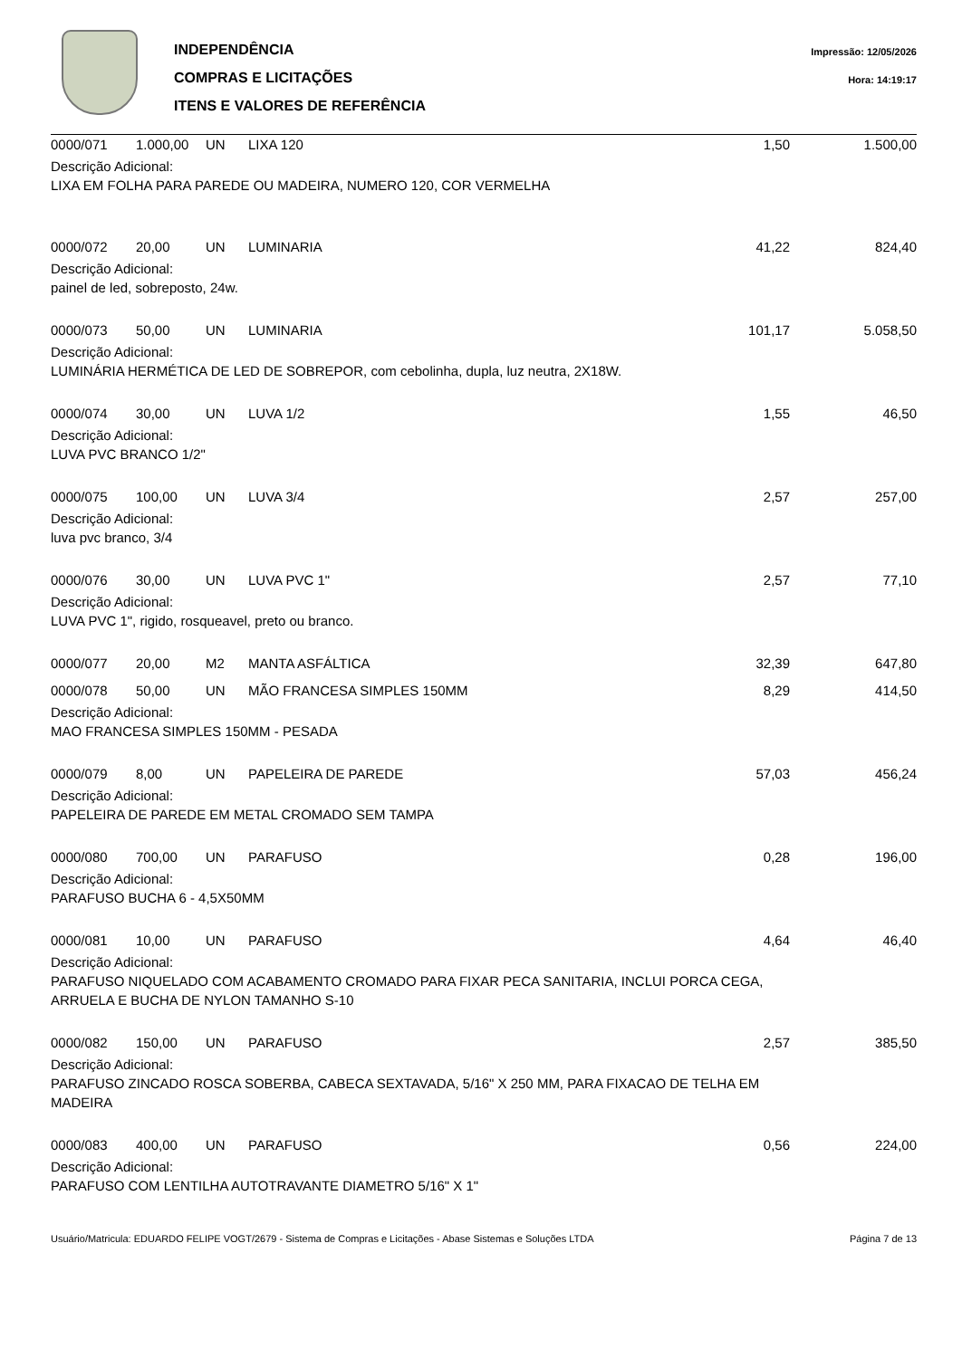INDEPENDÊNCIA
COMPRAS E LICITAÇÕES
ITENS E VALORES DE REFERÊNCIA
Impressão: 12/05/2026
Hora: 14:19:17
| 0000/071 | 1.000,00 | UN | LIXA 120 | 1,50 | 1.500,00 |
| Descrição Adicional: LIXA EM FOLHA PARA PAREDE OU MADEIRA, NUMERO 120, COR VERMELHA | | | | | |
| 0000/072 | 20,00 | UN | LUMINARIA | 41,22 | 824,40 |
| Descrição Adicional: painel de led, sobreposto, 24w. | | | | | |
| 0000/073 | 50,00 | UN | LUMINARIA | 101,17 | 5.058,50 |
| Descrição Adicional: LUMINÁRIA HERMÉTICA DE LED DE SOBREPOR, com cebolinha, dupla, luz neutra, 2X18W. | | | | | |
| 0000/074 | 30,00 | UN | LUVA 1/2 | 1,55 | 46,50 |
| Descrição Adicional: LUVA PVC BRANCO 1/2" | | | | | |
| 0000/075 | 100,00 | UN | LUVA 3/4 | 2,57 | 257,00 |
| Descrição Adicional: luva pvc branco, 3/4 | | | | | |
| 0000/076 | 30,00 | UN | LUVA PVC 1" | 2,57 | 77,10 |
| Descrição Adicional: LUVA PVC 1", rigido, rosqueavel, preto ou branco. | | | | | |
| 0000/077 | 20,00 | M2 | MANTA ASFÁLTICA | 32,39 | 647,80 |
| 0000/078 | 50,00 | UN | MÃO FRANCESA SIMPLES 150MM | 8,29 | 414,50 |
| Descrição Adicional: MAO FRANCESA SIMPLES 150MM - PESADA | | | | | |
| 0000/079 | 8,00 | UN | PAPELEIRA DE PAREDE | 57,03 | 456,24 |
| Descrição Adicional: PAPELEIRA DE PAREDE EM METAL CROMADO SEM TAMPA | | | | | |
| 0000/080 | 700,00 | UN | PARAFUSO | 0,28 | 196,00 |
| Descrição Adicional: PARAFUSO BUCHA 6 - 4,5X50MM | | | | | |
| 0000/081 | 10,00 | UN | PARAFUSO | 4,64 | 46,40 |
| Descrição Adicional: PARAFUSO NIQUELADO COM ACABAMENTO CROMADO PARA FIXAR PECA SANITARIA, INCLUI PORCA CEGA, ARRUELA E BUCHA DE NYLON TAMANHO S-10 | | | | | |
| 0000/082 | 150,00 | UN | PARAFUSO | 2,57 | 385,50 |
| Descrição Adicional: PARAFUSO ZINCADO ROSCA SOBERBA, CABECA SEXTAVADA, 5/16" X 250 MM, PARA FIXACAO DE TELHA EM MADEIRA | | | | | |
| 0000/083 | 400,00 | UN | PARAFUSO | 0,56 | 224,00 |
| Descrição Adicional: PARAFUSO COM LENTILHA AUTOTRAVANTE DIAMETRO 5/16" X 1" | | | | | |
Usuário/Matricula: EDUARDO FELIPE VOGT/2679 - Sistema de Compras e Licitações - Abase Sistemas e Soluções LTDA Página 7 de 13